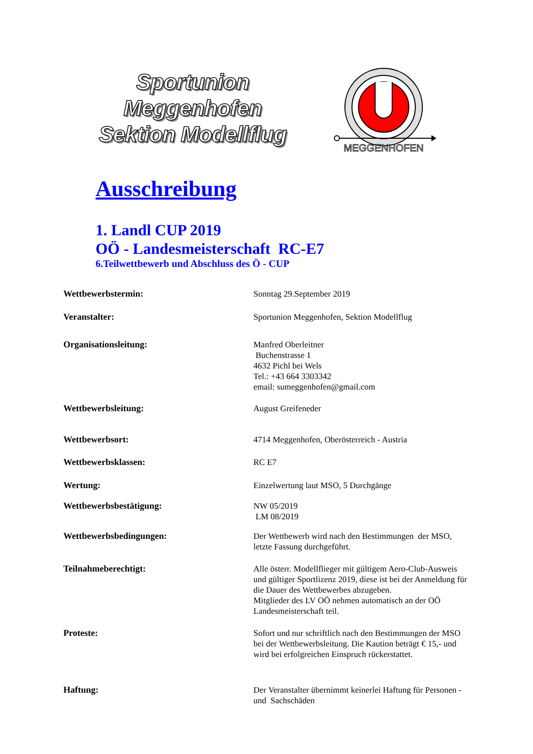Sportunion Meggenhofen
Sektion Modellflug
MEGGENHOFEN
Ausschreibung
1. Landl CUP 2019
OÖ - Landesmeisterschaft RC-E7
6.Teilwettbewerb und Abschluss des Ö - CUP
Wettbewerbstermin: Sonntag 29.September 2019
Veranstalter: Sportunion Meggenhofen, Sektion Modellflug
Organisationsleitung: Manfred Oberleitner
Buchenstrasse 1
4632 Pichl bei Wels
Tel.: +43 664 3303342
email: sumeggenhofen@gmail.com
Wettbewerbsleitung: August Greifeneder
Wettbewerbsort: 4714 Meggenhofen, Oberösterreich - Austria
Wettbewerbsklassen: RC E7
Wertung: Einzelwertung laut MSO, 5 Durchgänge
Wettbewerbsbestätigung: NW 05/2019
LM 08/2019
Wettbewerbsbedingungen: Der Wettbewerb wird nach den Bestimmungen der MSO, letzte Fassung durchgeführt.
Teilnahmeberechtigt: Alle österr. Modellflieger mit gültigem Aero-Club-Ausweis und gültiger Sportlizenz 2019, diese ist bei der Anmeldung für die Dauer des Wettbewerbes abzugeben.
Mitglieder des LV OÖ nehmen automatisch an der OÖ Landesmeisterschaft teil.
Proteste: Sofort und nur schriftlich nach den Bestimmungen der MSO bei der Wettbewerbsleitung. Die Kaution beträgt € 15,- und wird bei erfolgreichen Einspruch rückerstattet.
Haftung: Der Veranstalter übernimmt keinerlei Haftung für Personen - und Sachschäden